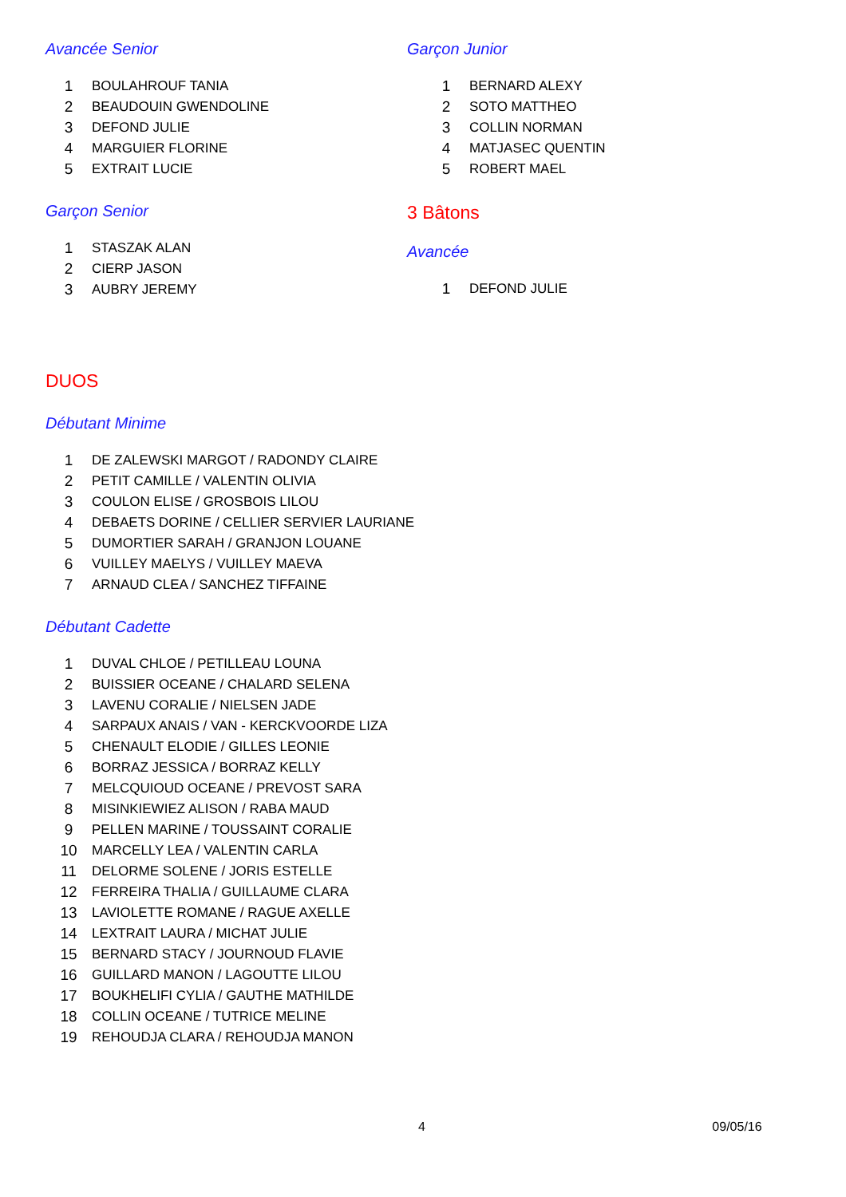Avancée Senior
| 1 | BOULAHROUF TANIA |
| 2 | BEAUDOUIN GWENDOLINE |
| 3 | DEFOND JULIE |
| 4 | MARGUIER FLORINE |
| 5 | EXTRAIT LUCIE |
Garçon Senior
| 1 | STASZAK ALAN |
| 2 | CIERP JASON |
| 3 | AUBRY JEREMY |
Garçon Junior
| 1 | BERNARD ALEXY |
| 2 | SOTO MATTHEO |
| 3 | COLLIN NORMAN |
| 4 | MATJASEC QUENTIN |
| 5 | ROBERT MAEL |
3 Bâtons
Avancée
| 1 | DEFOND JULIE |
DUOS
Débutant Minime
| 1 | DE ZALEWSKI MARGOT / RADONDY CLAIRE |
| 2 | PETIT CAMILLE / VALENTIN OLIVIA |
| 3 | COULON ELISE / GROSBOIS LILOU |
| 4 | DEBAETS DORINE / CELLIER SERVIER LAURIANE |
| 5 | DUMORTIER SARAH / GRANJON LOUANE |
| 6 | VUILLEY MAELYS / VUILLEY MAEVA |
| 7 | ARNAUD CLEA / SANCHEZ TIFFAINE |
Débutant Cadette
| 1 | DUVAL CHLOE / PETILLEAU LOUNA |
| 2 | BUISSIER OCEANE / CHALARD SELENA |
| 3 | LAVENU CORALIE / NIELSEN JADE |
| 4 | SARPAUX ANAIS / VAN - KERCKVOORDE LIZA |
| 5 | CHENAULT ELODIE / GILLES LEONIE |
| 6 | BORRAZ JESSICA / BORRAZ KELLY |
| 7 | MELCQUIOUD OCEANE / PREVOST SARA |
| 8 | MISINKIEWIEZ ALISON / RABA MAUD |
| 9 | PELLEN MARINE / TOUSSAINT CORALIE |
| 10 | MARCELLY LEA / VALENTIN CARLA |
| 11 | DELORME SOLENE / JORIS ESTELLE |
| 12 | FERREIRA THALIA / GUILLAUME CLARA |
| 13 | LAVIOLETTE ROMANE / RAGUE AXELLE |
| 14 | LEXTRAIT LAURA / MICHAT JULIE |
| 15 | BERNARD STACY / JOURNOUD FLAVIE |
| 16 | GUILLARD MANON / LAGOUTTE LILOU |
| 17 | BOUKHELIFI CYLIA / GAUTHE MATHILDE |
| 18 | COLLIN OCEANE / TUTRICE MELINE |
| 19 | REHOUDJA CLARA / REHOUDJA MANON |
4 09/05/16